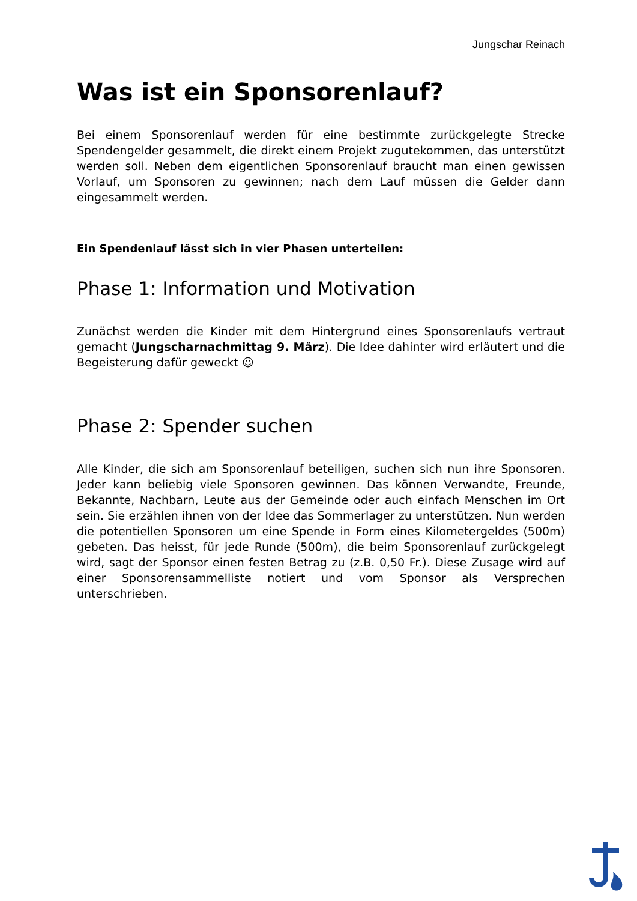Jungschar Reinach
Was ist ein Sponsorenlauf?
Bei einem Sponsorenlauf werden für eine bestimmte zurückgelegte Strecke Spendengelder gesammelt, die direkt einem Projekt zugutekommen, das unterstützt werden soll. Neben dem eigentlichen Sponsorenlauf braucht man einen gewissen Vorlauf, um Sponsoren zu gewinnen; nach dem Lauf müssen die Gelder dann eingesammelt werden.
Ein Spendenlauf lässt sich in vier Phasen unterteilen:
Phase 1: Information und Motivation
Zunächst werden die Kinder mit dem Hintergrund eines Sponsorenlaufs vertraut gemacht (Jungscharnachmittag 9. März). Die Idee dahinter wird erläutert und die Begeisterung dafür geweckt ☺
Phase 2: Spender suchen
Alle Kinder, die sich am Sponsorenlauf beteiligen, suchen sich nun ihre Sponsoren. Jeder kann beliebig viele Sponsoren gewinnen. Das können Verwandte, Freunde, Bekannte, Nachbarn, Leute aus der Gemeinde oder auch einfach Menschen im Ort sein. Sie erzählen ihnen von der Idee das Sommerlager zu unterstützen. Nun werden die potentiellen Sponsoren um eine Spende in Form eines Kilometergeldes (500m) gebeten. Das heisst, für jede Runde (500m), die beim Sponsorenlauf zurückgelegt wird, sagt der Sponsor einen festen Betrag zu (z.B. 0,50 Fr.). Diese Zusage wird auf einer Sponsorensammelliste notiert und vom Sponsor als Versprechen unterschrieben.